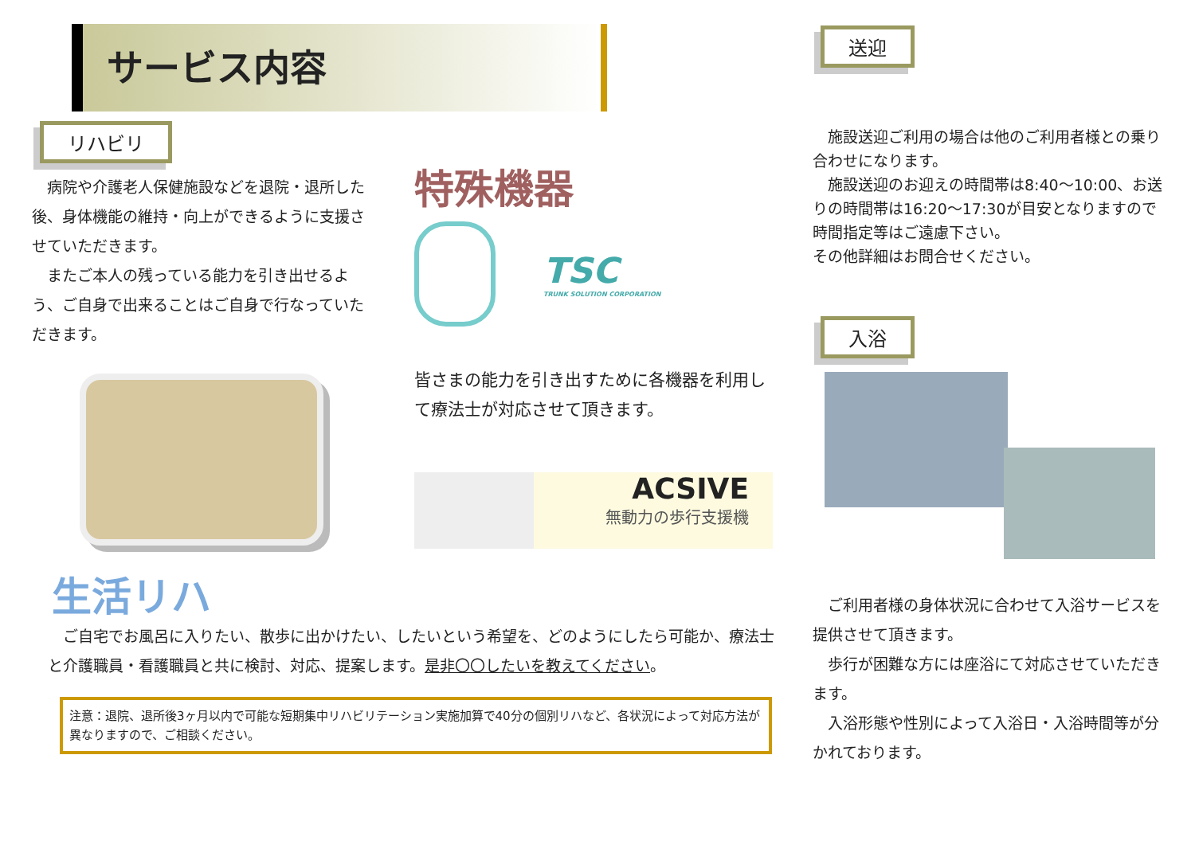サービス内容
リハビリ
　病院や介護老人保健施設などを退院・退所した後、身体機能の維持・向上ができるように支援させていただきます。
　またご本人の残っている能力を引き出せるよう、ご自身で出来ることはご自身で行なっていただきます。
特殊機器
TSC
TRUNK SOLUTION CORPORATION
皆さまの能力を引き出すために各機器を利用して療法士が対応させて頂きます。
ACSIVE
無動力の歩行支援機
生活リハ
　ご自宅でお風呂に入りたい、散歩に出かけたい、したいという希望を、どのようにしたら可能か、療法士と介護職員・看護職員と共に検討、対応、提案します。是非〇〇したいを教えてください。
注意：退院、退所後3ヶ月以内で可能な短期集中リハビリテーション実施加算で40分の個別リハなど、各状況によって対応方法が異なりますので、ご相談ください。
送迎
　施設送迎ご利用の場合は他のご利用者様との乗り合わせになります。
　施設送迎のお迎えの時間帯は8:40～10:00、お送りの時間帯は16:20～17:30が目安となりますので時間指定等はご遠慮下さい。
その他詳細はお問合せください。
入浴
　ご利用者様の身体状況に合わせて入浴サービスを提供させて頂きます。
　歩行が困難な方には座浴にて対応させていただきます。
　入浴形態や性別によって入浴日・入浴時間等が分かれております。